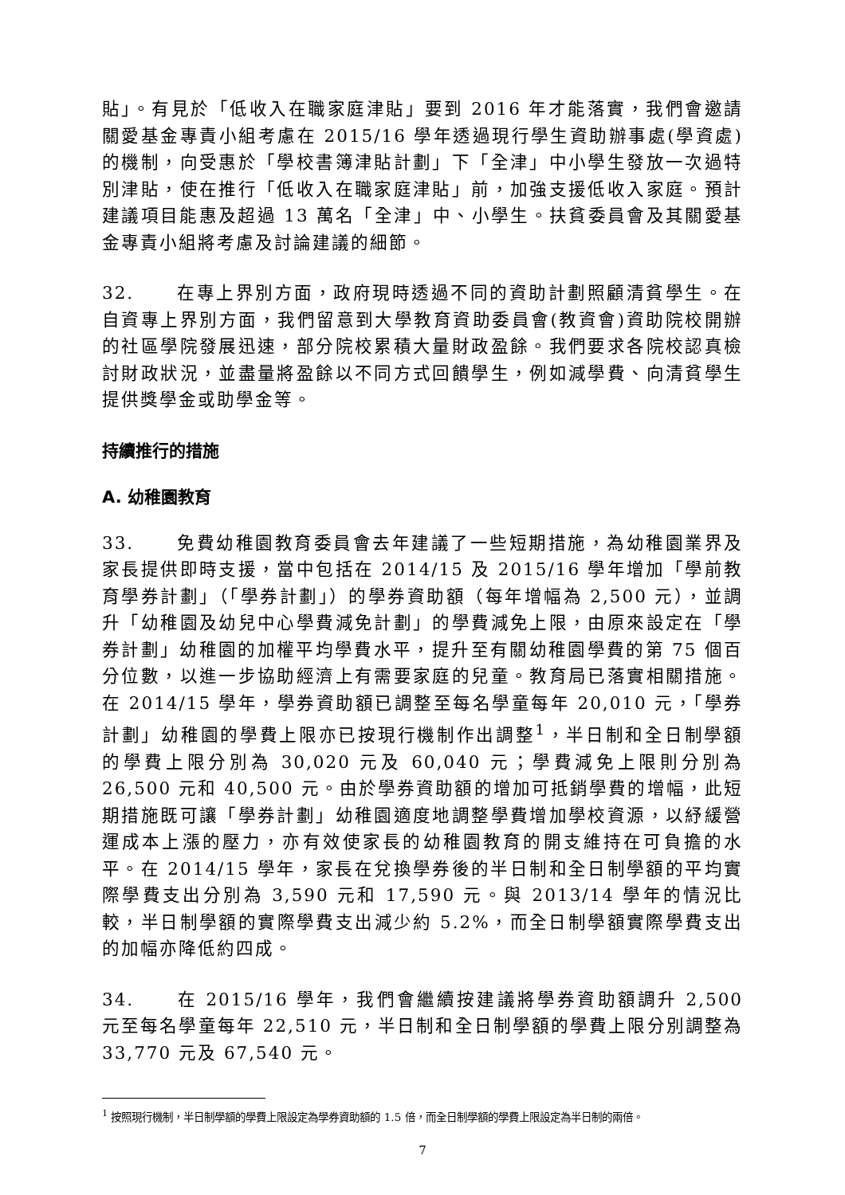貼」。有見於「低收入在職家庭津貼」要到 2016 年才能落實，我們會邀請關愛基金專責小組考慮在 2015/16 學年透過現行學生資助辦事處(學資處)的機制，向受惠於「學校書簿津貼計劃」下「全津」中小學生發放一次過特別津貼，使在推行「低收入在職家庭津貼」前，加強支援低收入家庭。預計建議項目能惠及超過 13 萬名「全津」中、小學生。扶貧委員會及其關愛基金專責小組將考慮及討論建議的細節。
32. 在專上界別方面，政府現時透過不同的資助計劃照顧清貧學生。在自資專上界別方面，我們留意到大學教育資助委員會(教資會)資助院校開辦的社區學院發展迅速，部分院校累積大量財政盈餘。我們要求各院校認真檢討財政狀況，並盡量將盈餘以不同方式回饋學生，例如減學費、向清貧學生提供獎學金或助學金等。
持續推行的措施
A. 幼稚園教育
33. 免費幼稚園教育委員會去年建議了一些短期措施，為幼稚園業界及家長提供即時支援，當中包括在 2014/15 及 2015/16 學年增加「學前教育學券計劃」（「學券計劃」）的學券資助額（每年增幅為 2,500 元），並調升「幼稚園及幼兒中心學費減免計劃」的學費減免上限，由原來設定在「學券計劃」幼稚園的加權平均學費水平，提升至有關幼稚園學費的第 75 個百分位數，以進一步協助經濟上有需要家庭的兒童。教育局已落實相關措施。在 2014/15 學年，學券資助額已調整至每名學童每年 20,010 元，「學券計劃」幼稚園的學費上限亦已按現行機制作出調整<sup>1</sup>，半日制和全日制學額的學費上限分別為 30,020 元及 60,040 元；學費減免上限則分別為 26,500 元和 40,500 元。由於學券資助額的增加可抵銷學費的增幅，此短期措施既可讓「學券計劃」幼稚園適度地調整學費增加學校資源，以紓緩營運成本上漲的壓力，亦有效使家長的幼稚園教育的開支維持在可負擔的水平。在 2014/15 學年，家長在兌換學券後的半日制和全日制學額的平均實際學費支出分別為 3,590 元和 17,590 元。與 2013/14 學年的情況比較，半日制學額的實際學費支出減少約 5.2%，而全日制學額實際學費支出的加幅亦降低約四成。
34. 在 2015/16 學年，我們會繼續按建議將學券資助額調升 2,500 元至每名學童每年 22,510 元，半日制和全日制學額的學費上限分別調整為 33,770 元及 67,540 元。
<sup>1</sup> 按照現行機制，半日制學額的學費上限設定為學券資助額的 1.5 倍，而全日制學額的學費上限設定為半日制的兩倍。
7